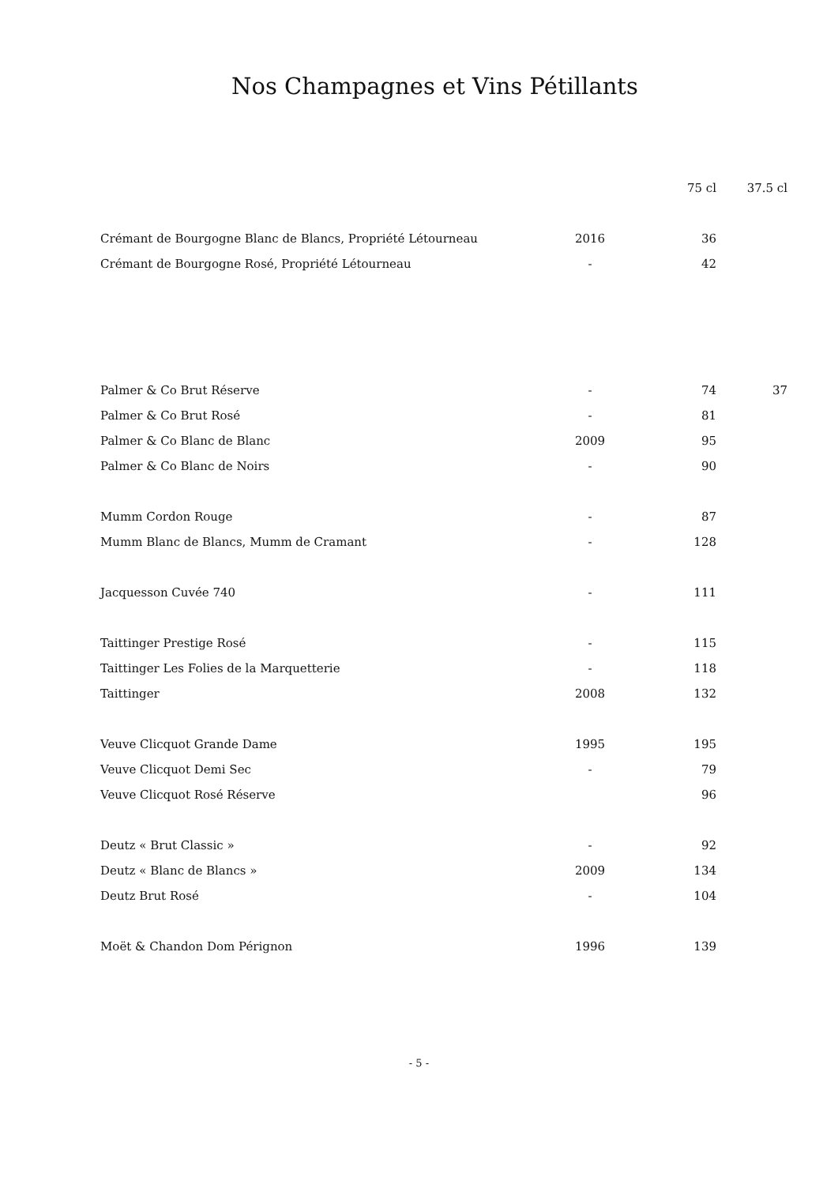Nos Champagnes et Vins Pétillants
| | | 75 cl | 37.5 cl |
| --- | --- | --- | --- |
| Crémant de Bourgogne Blanc de Blancs, Propriété Létourneau | 2016 | 36 | |
| Crémant de Bourgogne Rosé, Propriété Létourneau | - | 42 | |
| Palmer & Co Brut Réserve | - | 74 | 37 |
| Palmer & Co Brut Rosé | - | 81 | |
| Palmer & Co Blanc de Blanc | 2009 | 95 | |
| Palmer & Co Blanc de Noirs | - | 90 | |
| Mumm Cordon Rouge | - | 87 | |
| Mumm Blanc de Blancs, Mumm de Cramant | - | 128 | |
| Jacquesson Cuvée 740 | - | 111 | |
| Taittinger Prestige Rosé | - | 115 | |
| Taittinger Les Folies de la Marquetterie | - | 118 | |
| Taittinger | 2008 | 132 | |
| Veuve Clicquot Grande Dame | 1995 | 195 | |
| Veuve Clicquot Demi Sec | - | 79 | |
| Veuve Clicquot Rosé Réserve | | 96 | |
| Deutz « Brut Classic » | - | 92 | |
| Deutz « Blanc de Blancs » | 2009 | 134 | |
| Deutz Brut Rosé | - | 104 | |
| Moët & Chandon Dom Pérignon | 1996 | 139 | |
- 5 -